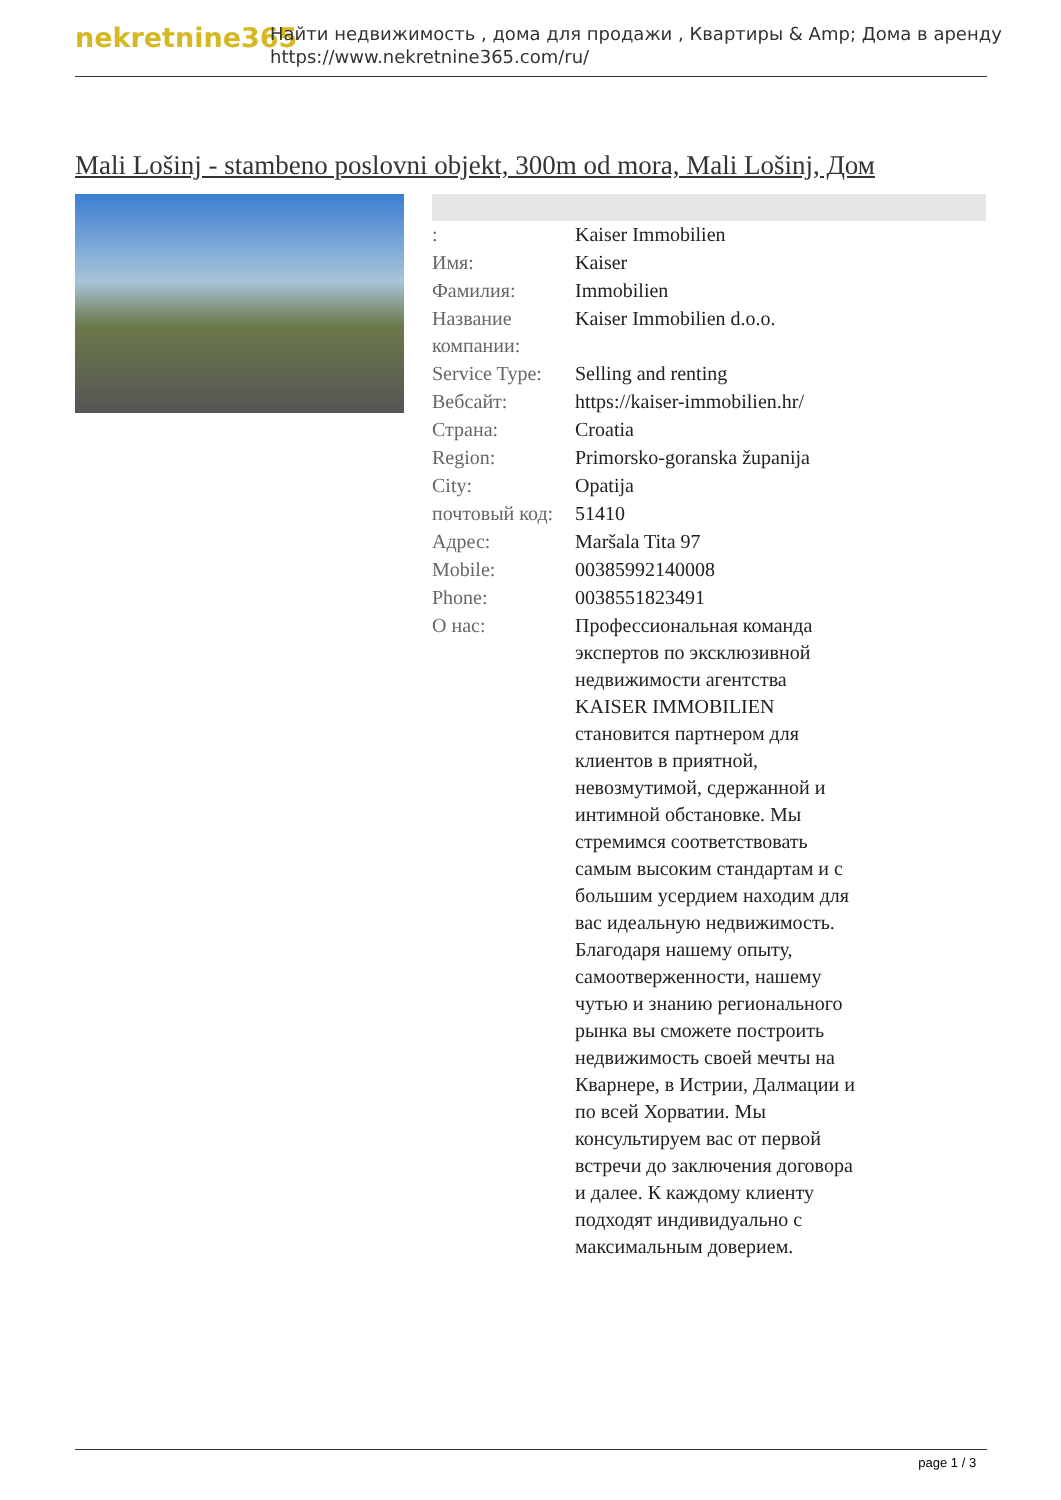nekretnine365
Найти недвижимость , дома для продажи , Квартиры & Amp; Дома в аренду
https://www.nekretnine365.com/ru/
Mali Lošinj - stambeno poslovni objekt, 300m od mora, Mali Lošinj, Дом
| : | Kaiser Immobilien |
| Имя: | Kaiser |
| Фамилия: | Immobilien |
| Название компании: | Kaiser Immobilien d.o.o. |
| Service Type: | Selling and renting |
| Вебсайт: | https://kaiser-immobilien.hr/ |
| Страна: | Croatia |
| Region: | Primorsko-goranska županija |
| City: | Opatija |
| почтовый код: | 51410 |
| Адрес: | Maršala Tita 97 |
| Mobile: | 00385992140008 |
| Phone: | 0038551823491 |
| О нас: | Профессиональная команда экспертов по эксклюзивной недвижимости агентства KAISER IMMOBILIEN становится партнером для клиентов в приятной, невозмутимой, сдержанной и интимной обстановке. Мы стремимся соответствовать самым высоким стандартам и с большим усердием находим для вас идеальную недвижимость. Благодаря нашему опыту, самоотверженности, нашему чутью и знанию регионального рынка вы сможете построить недвижимость своей мечты на Кварнере, в Истрии, Далмации и по всей Хорватии. Мы консультируем вас от первой встречи до заключения договора и далее. К каждому клиенту подходят индивидуально с максимальным доверием. |
page 1 / 3